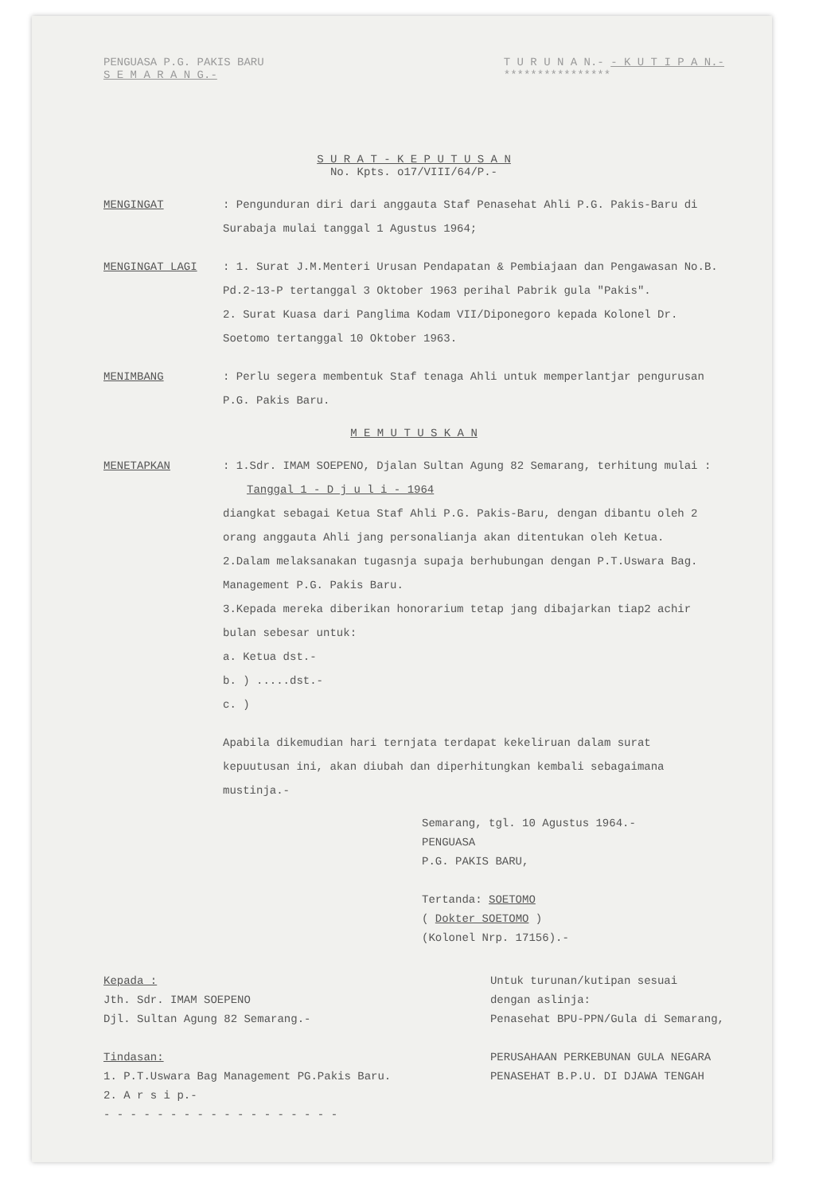PENGUASA P.G. PAKIS BARU
S E M A R A N G.-
T U R U N A N.- - K U T I P A N.-
****************
S U R A T - K E P U T U S A N
No. Kpts. o17/VIII/64/P.-
MENGINGAT : Pengunduran diri dari anggauta Staf Penasehat Ahli P.G. Pakis-Baru di Surabaja mulai tanggal 1 Agustus 1964;
MENGINGAT LAGI : 1. Surat J.M.Menteri Urusan Pendapatan & Pembiajaan dan Pengawasan No.B. Pd.2-13-P tertanggal 3 Oktober 1963 perihal Pabrik gula "Pakis".
2. Surat Kuasa dari Panglima Kodam VII/Diponegoro kepada Kolonel Dr. Soetomo tertanggal 10 Oktober 1963.
MENIMBANG : Perlu segera membentuk Staf tenaga Ahli untuk memperlantjar pengurusan P.G. Pakis Baru.
M E M U T U S K A N
MENETAPKAN : 1.Sdr. IMAM SOEPENO, Djalan Sultan Agung 82 Semarang, terhitung mulai :
Tanggal 1 - D j u l i - 1964
diangkat sebagai Ketua Staf Ahli P.G. Pakis-Baru, dengan dibantu oleh 2 orang anggauta Ahli jang personalianja akan ditentukan oleh Ketua.
2.Dalam melaksanakan tugasnja supaja berhubungan dengan P.T.Uswara Bag. Management P.G. Pakis Baru.
3.Kepada mereka diberikan honorarium tetap jang dibajarkan tiap2 achir bulan sebesar untuk:
a. Ketua dst.-
b. ) .....dst.-
c. )
Apabila dikemudian hari ternjata terdapat kekeliruan dalam surat kepuutusan ini, akan diubah dan diperhitungkan kembali sebagaimana mustinja.-
Semarang, tgl. 10 Agustus 1964.-
PENGUASA
P.G. PAKIS BARU,
Tertanda: SOETOMO
( Dokter SOETOMO )
(Kolonel Nrp. 17156).-
Kepada :
Jth. Sdr. IMAM SOEPENO
Djl. Sultan Agung 82 Semarang.-
Tindasan:
1. P.T.Uswara Bag Management PG.Pakis Baru.
2. A r s i p.-
- - - - - - - - - - - - - - - - - -
Untuk turunan/kutipan sesuai
dengan aslinja:
Penasehat BPU-PPN/Gula di Semarang,
PERUSAHAAN PERKEBUNAN GULA NEGARA
PENASEHAT B.P.U. DI DJAWA TENGAH